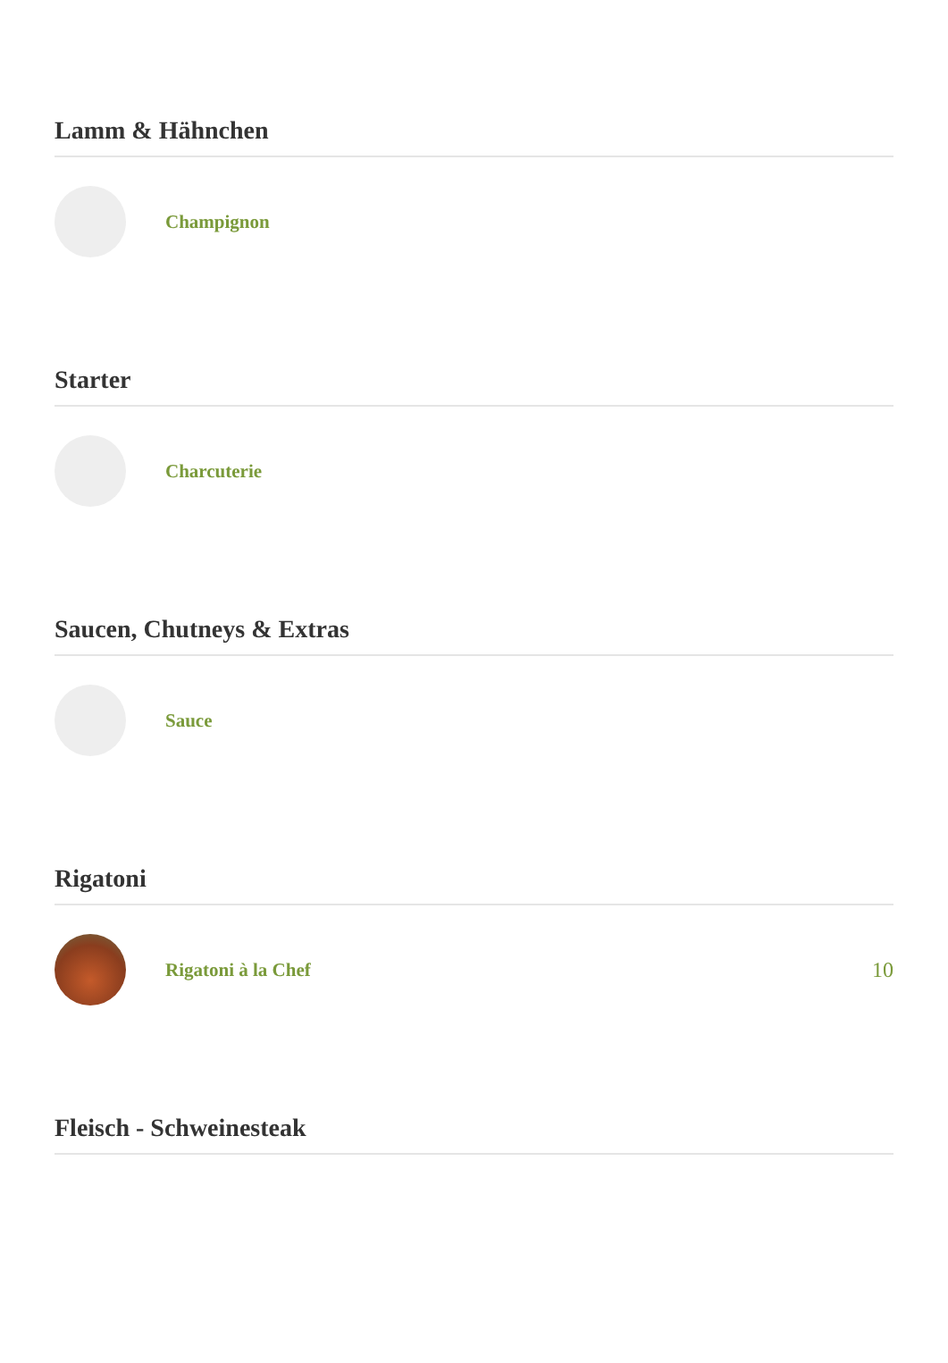Lamm & Hähnchen
Champignon
Starter
Charcuterie
Saucen, Chutneys & Extras
Sauce
Rigatoni
Rigatoni à la Chef 10
Fleisch - Schweinesteak